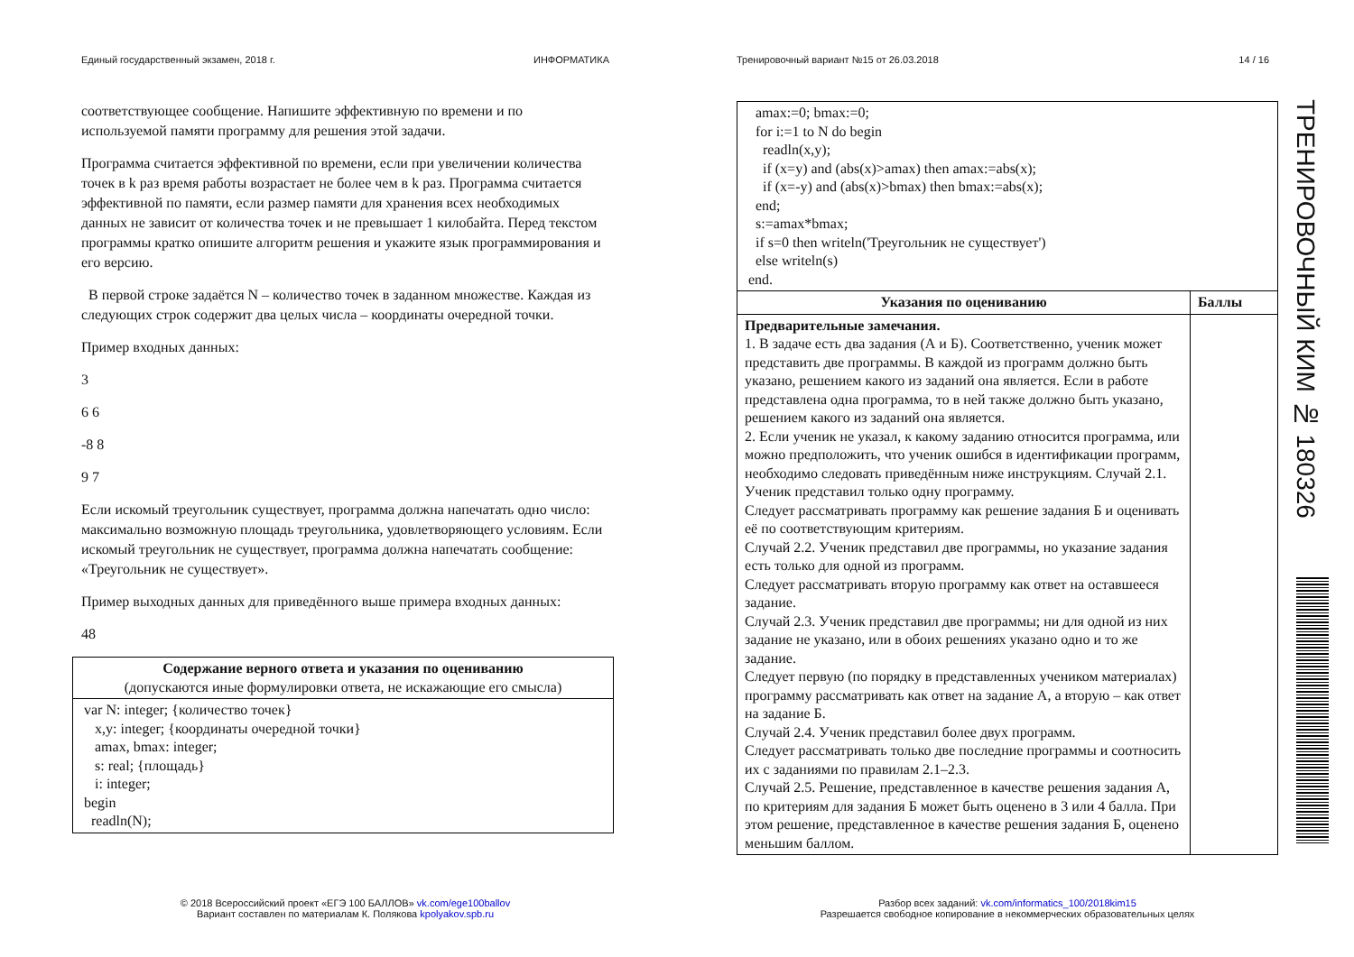Единый государственный экзамен, 2018 г. ИНФОРМАТИКА
соответствующее сообщение. Напишите эффективную по времени и по используемой памяти программу для решения этой задачи.
Программа считается эффективной по времени, если при увеличении количества точек в k раз время работы возрастает не более чем в k раз. Программа считается эффективной по памяти, если размер памяти для хранения всех необходимых данных не зависит от количества точек и не превышает 1 килобайта. Перед текстом программы кратко опишите алгоритм решения и укажите язык программирования и его версию.
В первой строке задаётся N – количество точек в заданном множестве. Каждая из следующих строк содержит два целых числа – координаты очередной точки.
Пример входных данных:
3
6 6
-8 8
9 7
Если искомый треугольник существует, программа должна напечатать одно число: максимально возможную площадь треугольника, удовлетворяющего условиям. Если искомый треугольник не существует, программа должна напечатать сообщение: «Треугольник не существует».
Пример выходных данных для приведённого выше примера входных данных:
48
| Содержание верного ответа и указания по оцениванию (допускаются иные формулировки ответа, не искажающие его смысла) |
| --- |
| var N: integer; {количество точек} x,y: integer; {координаты очередной точки} amax, bmax: integer; s: real; {площадь} i: integer; begin readln(N); |
Тренировочный вариант №15 от 26.03.2018 14 / 16
| amax:=0; bmax:=0; for i:=1 to N do begin readln(x,y); if (x=y) and (abs(x)>amax) then amax:=abs(x); if (x=-y) and (abs(x)>bmax) then bmax:=abs(x); end; s:=amax*bmax; if s=0 then writeln('Треугольник не существует') else writeln(s) end. | |
| Указания по оцениванию | Баллы |
| Предварительные замечания. 1. В задаче есть два задания (А и Б). Соответственно, ученик может представить две программы. В каждой из программ должно быть указано, решением какого из заданий она является. Если в работе представлена одна программа, то в ней также должно быть указано, решением какого из заданий она является. 2. Если ученик не указал, к какому заданию относится программа, или можно предположить, что ученик ошибся в идентификации программ, необходимо следовать приведённым ниже инструкциям. Случай 2.1. Ученик представил только одну программу. Следует рассматривать программу как решение задания Б и оценивать её по соответствующим критериям. Случай 2.2. Ученик представил две программы, но указание задания есть только для одной из программ. Следует рассматривать вторую программу как ответ на оставшееся задание. Случай 2.3. Ученик представил две программы; ни для одной из них задание не указано, или в обоих решениях указано одно и то же задание. Следует первую (по порядку в представленных учеником материалах) программу рассматривать как ответ на задание А, а вторую – как ответ на задание Б. Случай 2.4. Ученик представил более двух программ. Следует рассматривать только две последние программы и соотносить их с заданиями по правилам 2.1–2.3. Случай 2.5. Решение, представленное в качестве решения задания А, по критериям для задания Б может быть оценено в 3 или 4 балла. При этом решение, представленное в качестве решения задания Б, оценено меньшим баллом. | |
© 2018 Всероссийский проект «ЕГЭ 100 БАЛЛОВ» vk.com/ege100ballov
Вариант составлен по материалам К. Полякова kpolyakov.spb.ru
Разбор всех заданий: vk.com/informatics_100/2018kim15
Разрешается свободное копирование в некоммерческих образовательных целях
ТРЕНИРОВОЧНЫЙ КИМ № 180326